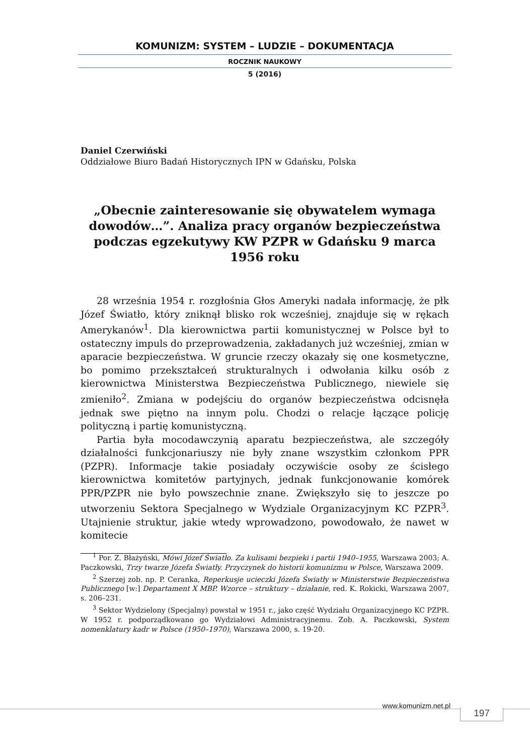KOMUNIZM: SYSTEM – LUDZIE – DOKUMENTACJA
ROCZNIK NAUKOWY
5 (2016)
Daniel Czerwiński
Oddziałowe Biuro Badań Historycznych IPN w Gdańsku, Polska
„Obecnie zainteresowanie się obywatelem wymaga dowodów…”. Analiza pracy organów bezpieczeństwa podczas egzekutywy KW PZPR w Gdańsku 9 marca 1956 roku
28 września 1954 r. rozgłośnia Głos Ameryki nadała informację, że płk Józef Światło, który zniknął blisko rok wcześniej, znajduje się w rękach Amerykanów<sup>1</sup>. Dla kierownictwa partii komunistycznej w Polsce był to ostateczny impuls do przeprowadzenia, zakładanych już wcześniej, zmian w aparacie bezpieczeństwa. W gruncie rzeczy okazały się one kosmetyczne, bo pomimo przekształceń strukturalnych i odwołania kilku osób z kierownictwa Ministerstwa Bezpieczeństwa Publicznego, niewiele się zmieniło<sup>2</sup>. Zmiana w podejściu do organów bezpieczeństwa odcisnęła jednak swe piętno na innym polu. Chodzi o relacje łączące policję polityczną i partię komunistyczną.
Partia była mocodawczynią aparatu bezpieczeństwa, ale szczegóły działalności funkcjonariuszy nie były znane wszystkim członkom PPR (PZPR). Informacje takie posiadały oczywiście osoby ze ścisłego kierownictwa komitetów partyjnych, jednak funkcjonowanie komórek PPR/PZPR nie było powszechnie znane. Zwiększyło się to jeszcze po utworzeniu Sektora Specjalnego w Wydziale Organizacyjnym KC PZPR<sup>3</sup>. Utajnienie struktur, jakie wtedy wprowadzono, powodowało, że nawet w komitecie
<sup>1</sup> Por. Z. Błażyński, Mówi Józef Światło. Za kulisami bezpieki i partii 1940–1955, Warszawa 2003; A. Paczkowski, Trzy twarze Józefa Światły. Przyczynek do historii komunizmu w Polsce, Warszawa 2009.
<sup>2</sup> Szerzej zob. np. P. Ceranka, Reperkusje ucieczki Józefa Światły w Ministerstwie Bezpieczeństwa Publicznego [w:] Departament X MBP. Wzorce – struktury – działanie, red. K. Rokicki, Warszawa 2007, s. 206–231.
<sup>3</sup> Sektor Wydzielony (Specjalny) powstał w 1951 r., jako część Wydziału Organizacyjnego KC PZPR. W 1952 r. podporządkowano go Wydziałowi Administracyjnemu. Zob. A. Paczkowski, System nomenklatury kadr w Polsce (1950–1970), Warszawa 2000, s. 19-20.
www.komunizm.net.pl
197